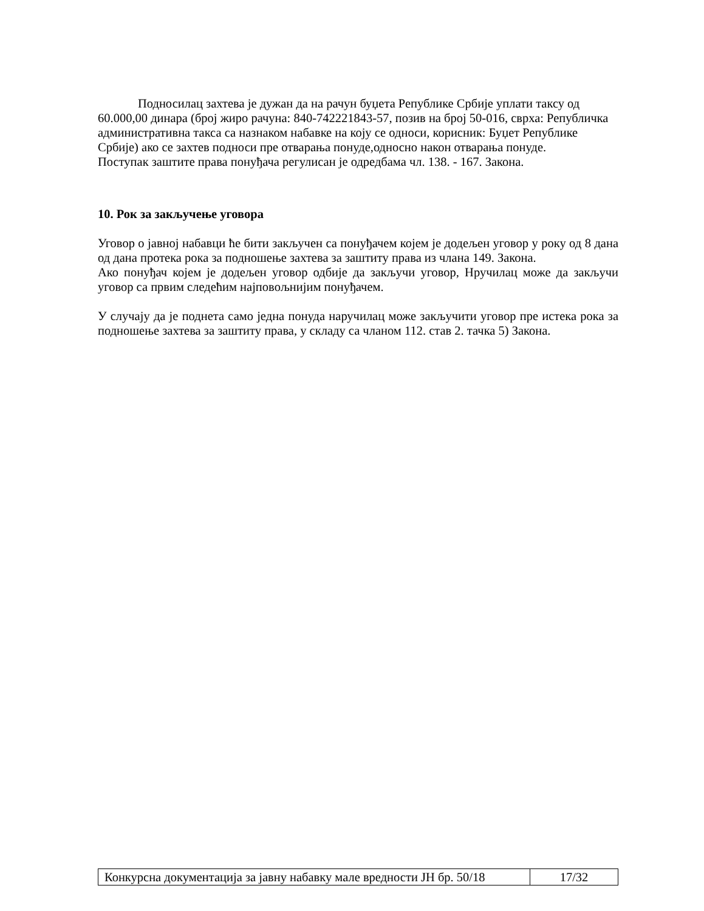Подносилац захтева је дужан да на рачун буџета Републике Србије уплати таксу од 60.000,00 динара (број жиро рачуна: 840-742221843-57, позив на број 50-016, сврха: Републичка административна такса са назнаком набавке на коју се односи, корисник: Буџет Републике Србије) ако се захтев подноси пре отварања понуде,односно након отварања понуде.
Поступак заштите права понуђача регулисан је одредбама чл. 138. - 167. Закона.
10. Рок за закључење уговора
Уговор о јавној набавци ће бити закључен са понуђачем којем је додељен уговор у року од 8 дана од дана протека рока за подношење захтева за заштиту права из члана 149. Закона.
Ако понуђач којем је додељен уговор одбије да закључи уговор, Нручилац може да закључи уговор са првим следећим најповољнијим понуђачем.
У случају да је поднета само једна понуда наручилац може закључити уговор пре истека рока за подношење захтева за заштиту права, у складу са чланом 112. став 2. тачка 5) Закона.
| Конкурсна документација за јавну набавку мале вредности ЈН бр. 50/18 | 17/32 |